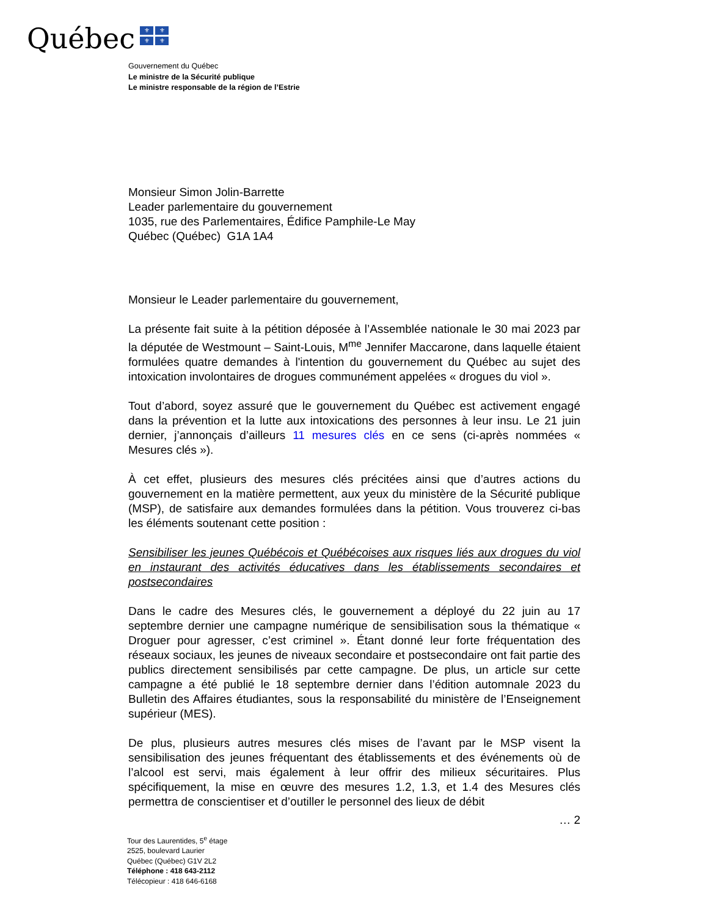Québec
⚜
⚜
⚜
⚜
Gouvernement du Québec
Le ministre de la Sécurité publique
Le ministre responsable de la région de l’Estrie
Monsieur Simon Jolin-Barrette
Leader parlementaire du gouvernement
1035, rue des Parlementaires, Édifice Pamphile-Le May
Québec (Québec) G1A 1A4
Monsieur le Leader parlementaire du gouvernement,
La présente fait suite à la pétition déposée à l’Assemblée nationale le 30 mai 2023 par la députée de Westmount – Saint-Louis, M<sup>me</sup> Jennifer Maccarone, dans laquelle étaient formulées quatre demandes à l'intention du gouvernement du Québec au sujet des intoxication involontaires de drogues communément appelées « drogues du viol ».
Tout d’abord, soyez assuré que le gouvernement du Québec est activement engagé dans la prévention et la lutte aux intoxications des personnes à leur insu. Le 21 juin dernier, j’annonçais d’ailleurs 11 mesures clés en ce sens (ci-après nommées « Mesures clés »).
À cet effet, plusieurs des mesures clés précitées ainsi que d’autres actions du gouvernement en la matière permettent, aux yeux du ministère de la Sécurité publique (MSP), de satisfaire aux demandes formulées dans la pétition. Vous trouverez ci-bas les éléments soutenant cette position :
Sensibiliser les jeunes Québécois et Québécoises aux risques liés aux drogues du viol en instaurant des activités éducatives dans les établissements secondaires et postsecondaires
Dans le cadre des Mesures clés, le gouvernement a déployé du 22 juin au 17 septembre dernier une campagne numérique de sensibilisation sous la thématique « Droguer pour agresser, c’est criminel ». Étant donné leur forte fréquentation des réseaux sociaux, les jeunes de niveaux secondaire et postsecondaire ont fait partie des publics directement sensibilisés par cette campagne. De plus, un article sur cette campagne a été publié le 18 septembre dernier dans l’édition automnale 2023 du Bulletin des Affaires étudiantes, sous la responsabilité du ministère de l’Enseignement supérieur (MES).
De plus, plusieurs autres mesures clés mises de l’avant par le MSP visent la sensibilisation des jeunes fréquentant des établissements et des événements où de l’alcool est servi, mais également à leur offrir des milieux sécuritaires. Plus spécifiquement, la mise en œuvre des mesures 1.2, 1.3, et 1.4 des Mesures clés permettra de conscientiser et d’outiller le personnel des lieux de débit
… 2
Tour des Laurentides, 5<sup>e</sup> étage
2525, boulevard Laurier
Québec (Québec) G1V 2L2
Téléphone : 418 643-2112
Télécopieur : 418 646-6168